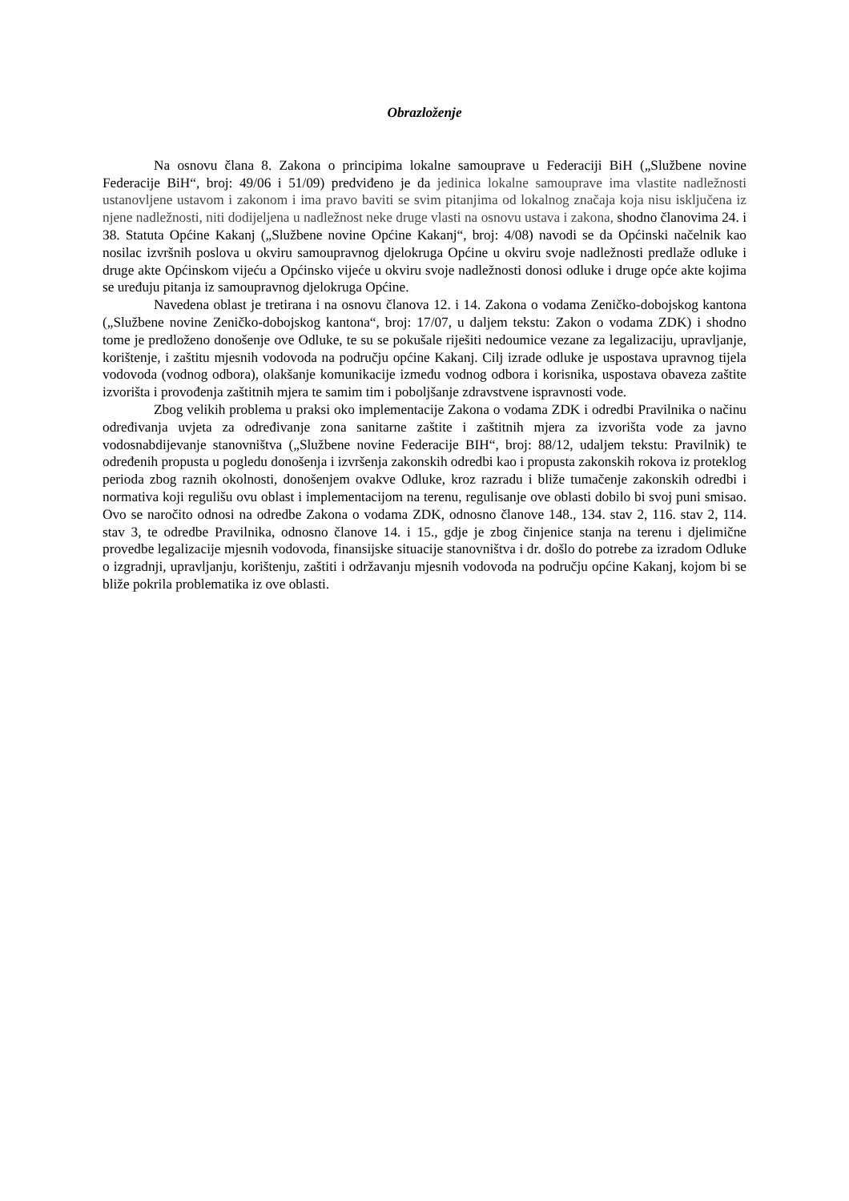Obrazloženje
Na osnovu člana 8. Zakona o principima lokalne samouprave u Federaciji BiH („Službene novine Federacije BiH“, broj: 49/06 i 51/09) predviđeno je da jedinica lokalne samouprave ima vlastite nadležnosti ustanovljene ustavom i zakonom i ima pravo baviti se svim pitanjima od lokalnog značaja koja nisu isključena iz njene nadležnosti, niti dodijeljena u nadležnost neke druge vlasti na osnovu ustava i zakona, shodno članovima 24. i 38. Statuta Općine Kakanj („Službene novine Općine Kakanj“, broj: 4/08) navodi se da Općinski načelnik kao nosilac izvršnih poslova u okviru samoupravnog djelokruga Općine u okviru svoje nadležnosti predlaže odluke i druge akte Općinskom vijeću a Općinsko vijeće u okviru svoje nadležnosti donosi odluke i druge opće akte kojima se uređuju pitanja iz samoupravnog djelokruga Općine.
Navedena oblast je tretirana i na osnovu članova 12. i 14. Zakona o vodama Zeničko-dobojskog kantona („Službene novine Zeničko-dobojskog kantona“, broj: 17/07, u daljem tekstu: Zakon o vodama ZDK) i shodno tome je predloženo donošenje ove Odluke, te su se pokušale riješiti nedoumice vezane za legalizaciju, upravljanje, korištenje, i zaštitu mjesnih vodovoda na području općine Kakanj. Cilj izrade odluke je uspostava upravnog tijela vodovoda (vodnog odbora), olakšanje komunikacije između vodnog odbora i korisnika, uspostava obaveza zaštite izvorišta i provođenja zaštitnih mjera te samim tim i poboljšanje zdravstvene ispravnosti vode.
Zbog velikih problema u praksi oko implementacije Zakona o vodama ZDK i odredbi Pravilnika o načinu određivanja uvjeta za određivanje zona sanitarne zaštite i zaštitnih mjera za izvorišta vode za javno vodosnabdijevanje stanovništva („Službene novine Federacije BIH“, broj: 88/12, udaljem tekstu: Pravilnik) te određenih propusta u pogledu donošenja i izvršenja zakonskih odredbi kao i propusta zakonskih rokova iz proteklog perioda zbog raznih okolnosti, donošenjem ovakve Odluke, kroz razradu i bliže tumačenje zakonskih odredbi i normativa koji regulišu ovu oblast i implementacijom na terenu, regulisanje ove oblasti dobilo bi svoj puni smisao. Ovo se naročito odnosi na odredbe Zakona o vodama ZDK, odnosno članove 148., 134. stav 2, 116. stav 2, 114. stav 3, te odredbe Pravilnika, odnosno članove 14. i 15., gdje je zbog činjenice stanja na terenu i djelimične provedbe legalizacije mjesnih vodovoda, finansijske situacije stanovništva i dr. došlo do potrebe za izradom Odluke o izgradnji, upravljanju, korištenju, zaštiti i održavanju mjesnih vodovoda na području općine Kakanj, kojom bi se bliže pokrila problematika iz ove oblasti.